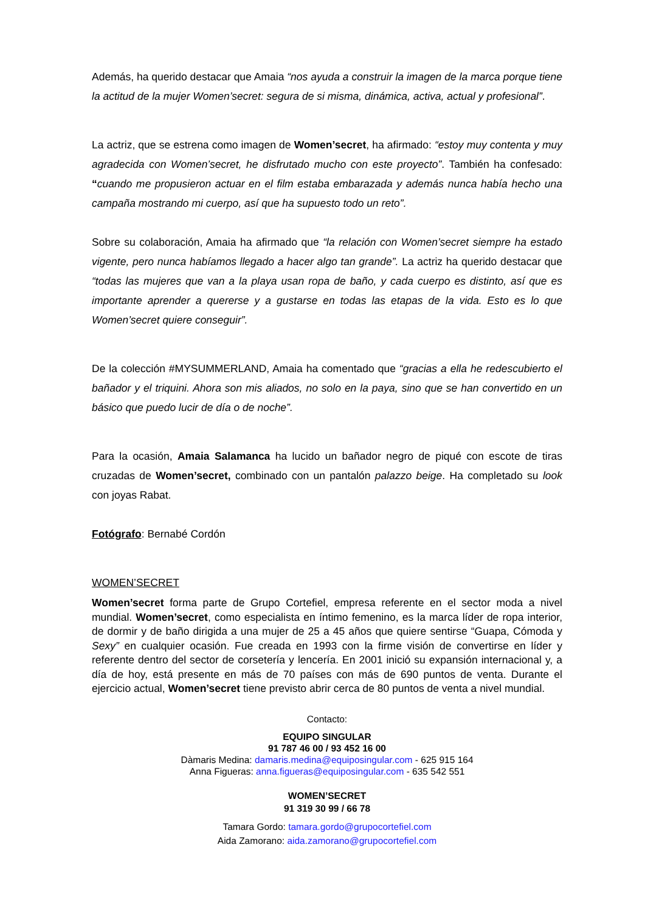Además, ha querido destacar que Amaia “nos ayuda a construir la imagen de la marca porque tiene la actitud de la mujer Women’secret: segura de si misma, dinámica, activa, actual y profesional”.
La actriz, que se estrena como imagen de Women’secret, ha afirmado: “estoy muy contenta y muy agradecida con Women’secret, he disfrutado mucho con este proyecto”. También ha confesado: “cuando me propusieron actuar en el film estaba embarazada y además nunca había hecho una campaña mostrando mi cuerpo, así que ha supuesto todo un reto”.
Sobre su colaboración, Amaia ha afirmado que “la relación con Women’secret siempre ha estado vigente, pero nunca habíamos llegado a hacer algo tan grande”. La actriz ha querido destacar que “todas las mujeres que van a la playa usan ropa de baño, y cada cuerpo es distinto, así que es importante aprender a quererse y a gustarse en todas las etapas de la vida. Esto es lo que Women’secret quiere conseguir”.
De la colección #MYSUMMERLAND, Amaia ha comentado que “gracias a ella he redescubierto el bañador y el triquini. Ahora son mis aliados, no solo en la paya, sino que se han convertido en un básico que puedo lucir de día o de noche”.
Para la ocasión, Amaia Salamanca ha lucido un bañador negro de piqué con escote de tiras cruzadas de Women’secret, combinado con un pantalón palazzo beige. Ha completado su look con joyas Rabat.
Fotógrafo: Bernabé Cordón
WOMEN’SECRET
Women’secret forma parte de Grupo Cortefiel, empresa referente en el sector moda a nivel mundial. Women’secret, como especialista en íntimo femenino, es la marca líder de ropa interior, de dormir y de baño dirigida a una mujer de 25 a 45 años que quiere sentirse “Guapa, Cómoda y Sexy” en cualquier ocasión. Fue creada en 1993 con la firme visión de convertirse en líder y referente dentro del sector de corsetería y lencería. En 2001 inició su expansión internacional y, a día de hoy, está presente en más de 70 países con más de 690 puntos de venta. Durante el ejercicio actual, Women’secret tiene previsto abrir cerca de 80 puntos de venta a nivel mundial.
Contacto:
EQUIPO SINGULAR
91 787 46 00 / 93 452 16 00
Dàmaris Medina: damaris.medina@equiposingular.com - 625 915 164
Anna Figueras: anna.figueras@equiposingular.com - 635 542 551
WOMEN’SECRET
91 319 30 99 / 66 78
Tamara Gordo: tamara.gordo@grupocortefiel.com
Aida Zamorano: aida.zamorano@grupocortefiel.com